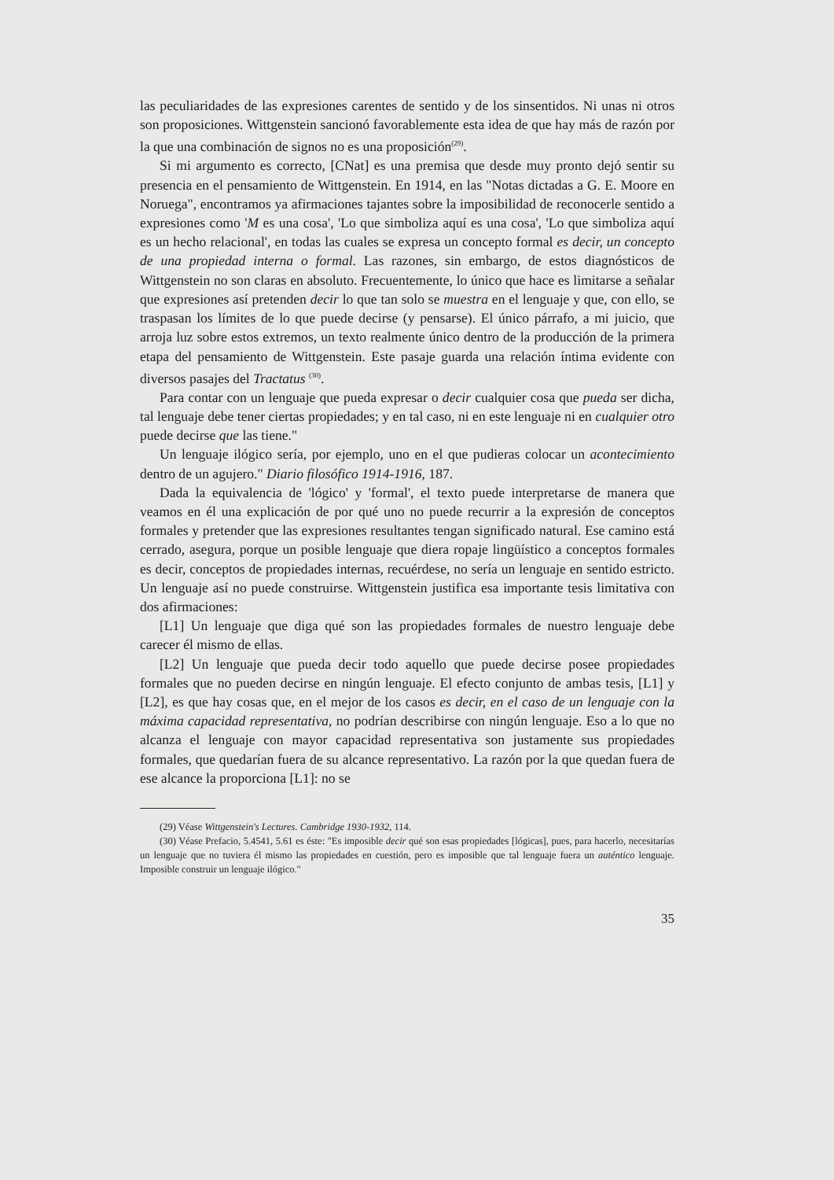las peculiaridades de las expresiones carentes de sentido y de los sinsentidos. Ni unas ni otros son proposiciones. Wittgenstein sancionó favorablemente esta idea de que hay más de razón por la que una combinación de signos no es una proposición<sup>(29)</sup>.
Si mi argumento es correcto, [CNat] es una premisa que desde muy pronto dejó sentir su presencia en el pensamiento de Wittgenstein. En 1914, en las "Notas dictadas a G. E. Moore en Noruega", encontramos ya afirmaciones tajantes sobre la imposibilidad de reconocerle sentido a expresiones como 'M es una cosa', 'Lo que simboliza aquí es una cosa', 'Lo que simboliza aquí es un hecho relacional', en todas las cuales se expresa un concepto formal es decir, un concepto de una propiedad interna o formal. Las razones, sin embargo, de estos diagnósticos de Wittgenstein no son claras en absoluto. Frecuentemente, lo único que hace es limitarse a señalar que expresiones así pretenden decir lo que tan solo se muestra en el lenguaje y que, con ello, se traspasan los límites de lo que puede decirse (y pensarse). El único párrafo, a mi juicio, que arroja luz sobre estos extremos, un texto realmente único dentro de la producción de la primera etapa del pensamiento de Wittgenstein. Este pasaje guarda una relación íntima evidente con diversos pasajes del Tractatus <sup>(30)</sup>.
Para contar con un lenguaje que pueda expresar o decir cualquier cosa que pueda ser dicha, tal lenguaje debe tener ciertas propiedades; y en tal caso, ni en este lenguaje ni en cualquier otro puede decirse que las tiene."
Un lenguaje ilógico sería, por ejemplo, uno en el que pudieras colocar un acontecimiento dentro de un agujero." Diario filosófico 1914-1916, 187.
Dada la equivalencia de 'lógico' y 'formal', el texto puede interpretarse de manera que veamos en él una explicación de por qué uno no puede recurrir a la expresión de conceptos formales y pretender que las expresiones resultantes tengan significado natural. Ese camino está cerrado, asegura, porque un posible lenguaje que diera ropaje lingüístico a conceptos formales es decir, conceptos de propiedades internas, recuérdese, no sería un lenguaje en sentido estricto. Un lenguaje así no puede construirse. Wittgenstein justifica esa importante tesis limitativa con dos afirmaciones:
[L1] Un lenguaje que diga qué son las propiedades formales de nuestro lenguaje debe carecer él mismo de ellas.
[L2] Un lenguaje que pueda decir todo aquello que puede decirse posee propiedades formales que no pueden decirse en ningún lenguaje. El efecto conjunto de ambas tesis, [L1] y [L2], es que hay cosas que, en el mejor de los casos es decir, en el caso de un lenguaje con la máxima capacidad representativa, no podrían describirse con ningún lenguaje. Eso a lo que no alcanza el lenguaje con mayor capacidad representativa son justamente sus propiedades formales, que quedarían fuera de su alcance representativo. La razón por la que quedan fuera de ese alcance la proporciona [L1]: no se
(29) Véase Wittgenstein's Lectures. Cambridge 1930-1932, 114.
(30) Véase Prefacio, 5.4541, 5.61 es éste: "Es imposible decir qué son esas propiedades [lógicas], pues, para hacerlo, necesitarías un lenguaje que no tuviera él mismo las propiedades en cuestión, pero es imposible que tal lenguaje fuera un auténtico lenguaje. Imposible construir un lenguaje ilógico."
35